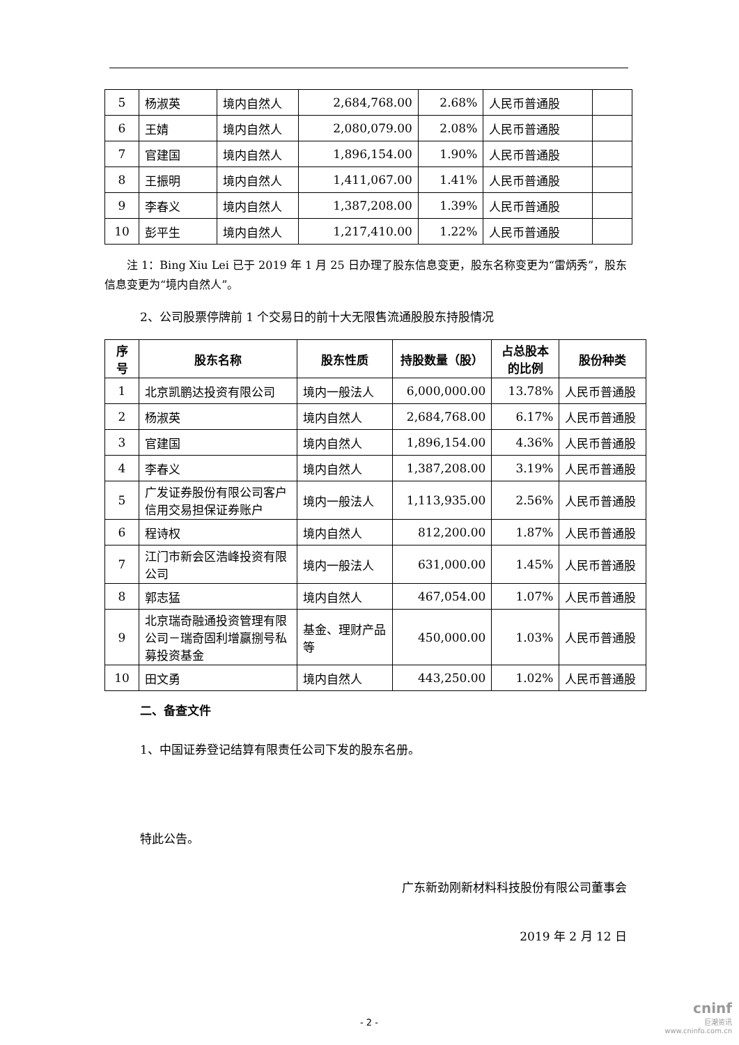| 5 | 杨淑英 | 境内自然人 | 2,684,768.00 | 2.68% | 人民币普通股 | |
| 6 | 王婧 | 境内自然人 | 2,080,079.00 | 2.08% | 人民币普通股 | |
| 7 | 官建国 | 境内自然人 | 1,896,154.00 | 1.90% | 人民币普通股 | |
| 8 | 王振明 | 境内自然人 | 1,411,067.00 | 1.41% | 人民币普通股 | |
| 9 | 李春义 | 境内自然人 | 1,387,208.00 | 1.39% | 人民币普通股 | |
| 10 | 彭平生 | 境内自然人 | 1,217,410.00 | 1.22% | 人民币普通股 | |
注 1：Bing Xiu Lei 已于 2019 年 1 月 25 日办理了股东信息变更，股东名称变更为“雷炳秀”，股东信息变更为“境内自然人”。
2、公司股票停牌前 1 个交易日的前十大无限售流通股股东持股情况
| 序号 | 股东名称 | 股东性质 | 持股数量（股） | 占总股本的比例 | 股份种类 |
| --- | --- | --- | --- | --- | --- |
| 1 | 北京凯鹏达投资有限公司 | 境内一般法人 | 6,000,000.00 | 13.78% | 人民币普通股 |
| 2 | 杨淑英 | 境内自然人 | 2,684,768.00 | 6.17% | 人民币普通股 |
| 3 | 官建国 | 境内自然人 | 1,896,154.00 | 4.36% | 人民币普通股 |
| 4 | 李春义 | 境内自然人 | 1,387,208.00 | 3.19% | 人民币普通股 |
| 5 | 广发证券股份有限公司客户信用交易担保证券账户 | 境内一般法人 | 1,113,935.00 | 2.56% | 人民币普通股 |
| 6 | 程诗权 | 境内自然人 | 812,200.00 | 1.87% | 人民币普通股 |
| 7 | 江门市新会区浩峰投资有限公司 | 境内一般法人 | 631,000.00 | 1.45% | 人民币普通股 |
| 8 | 郭志猛 | 境内自然人 | 467,054.00 | 1.07% | 人民币普通股 |
| 9 | 北京瑞奇融通投资管理有限公司－瑞奇固利增赢捌号私募投资基金 | 基金、理财产品等 | 450,000.00 | 1.03% | 人民币普通股 |
| 10 | 田文勇 | 境内自然人 | 443,250.00 | 1.02% | 人民币普通股 |
二、备查文件
1、中国证券登记结算有限责任公司下发的股东名册。
特此公告。
广东新劲刚新材料科技股份有限公司董事会
2019 年 2 月 12 日
- 2 -
cninf
巨潮资讯
www.cninfo.com.cn